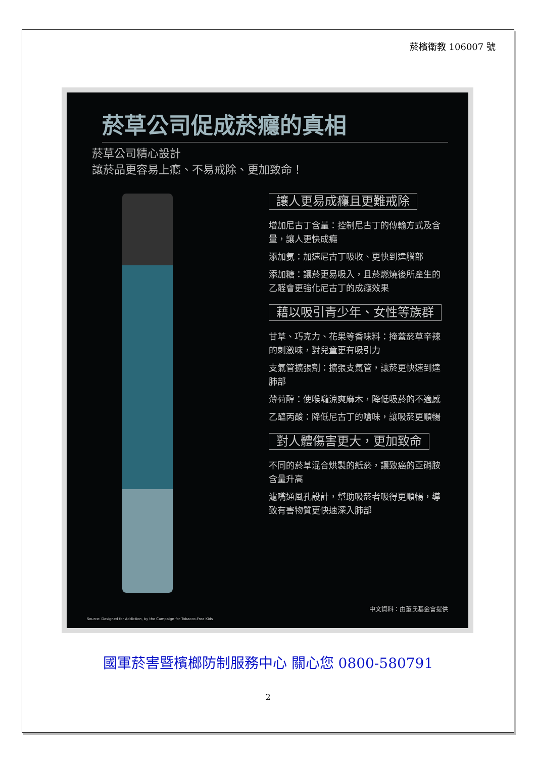菸檳衛教 106007 號
菸草公司促成菸癮的真相
菸草公司精心設計
讓菸品更容易上癮、不易戒除、更加致命！
讓人更易成癮且更難戒除
增加尼古丁含量：控制尼古丁的傳輸方式及含量，讓人更快成癮
添加氨：加速尼古丁吸收、更快到達腦部
添加糖：讓菸更易吸入，且菸燃燒後所產生的乙醛會更強化尼古丁的成癮效果
藉以吸引青少年、女性等族群
甘草、巧克力、花果等香味料：掩蓋菸草辛辣的刺激味，對兒童更有吸引力
支氣管擴張劑：擴張支氣管，讓菸更快速到達肺部
薄荷醇：使喉嚨涼爽麻木，降低吸菸的不適感
乙醯丙酸：降低尼古丁的嗆味，讓吸菸更順暢
對人體傷害更大，更加致命
不同的菸草混合烘製的紙菸，讓致癌的亞硝胺含量升高
濾嘴通風孔設計，幫助吸菸者吸得更順暢，導致有害物質更快速深入肺部
中文資料：由董氏基金會提供
Source: Designed for Addiction, by the Campaign for Tobacco-Free Kids
國軍菸害暨檳榔防制服務中心 關心您 0800-580791
2